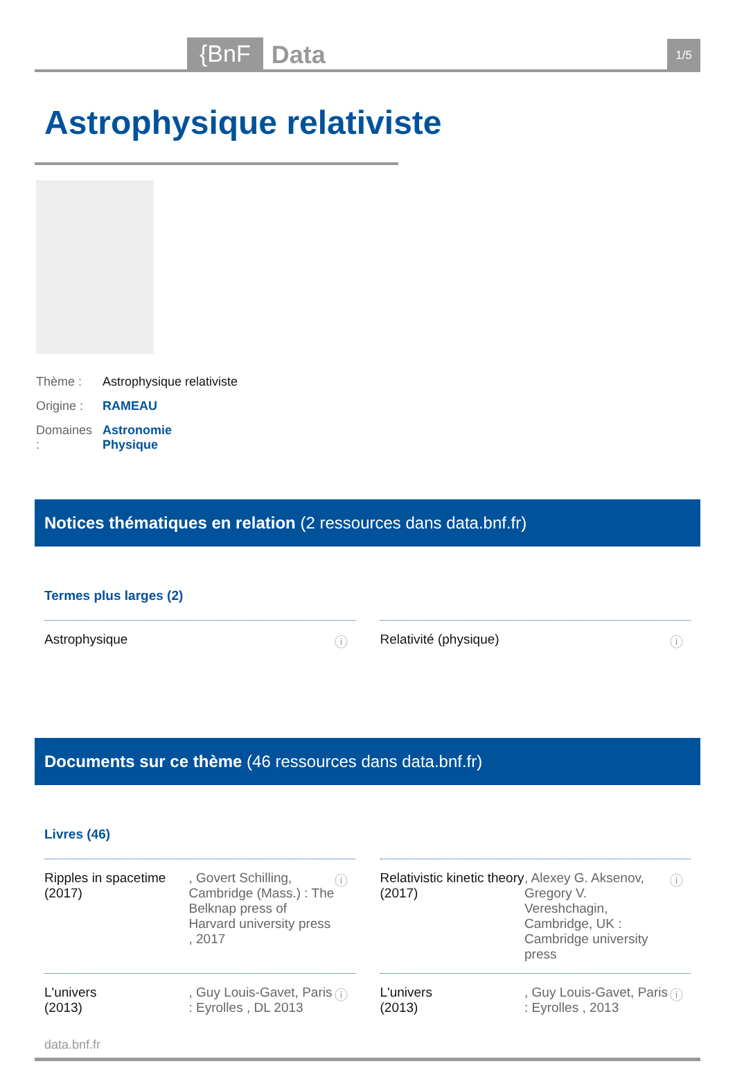{BnF Data 1/5
Astrophysique relativiste
| Thème : | Astrophysique relativiste |
| Origine : | RAMEAU |
| Domaines : | Astronomie Physique |
Notices thématiques en relation (2 ressources dans data.bnf.fr)
Termes plus larges (2)
Astrophysique ⓘ
Relativité (physique) ⓘ
Documents sur ce thème (46 ressources dans data.bnf.fr)
Livres (46)
Ripples in spacetime
(2017), Govert Schilling, Cambridge (Mass.) : The Belknap press of Harvard university press , 2017 ⓘ
Relativistic kinetic theory
(2017), Alexey G. Aksenov, Gregory V. Vereshchagin, Cambridge, UK : Cambridge university press ⓘ
L'univers
(2013), Guy Louis-Gavet, Paris : Eyrolles , DL 2013 ⓘ
L'univers
(2013), Guy Louis-Gavet, Paris : Eyrolles , 2013 ⓘ
data.bnf.fr